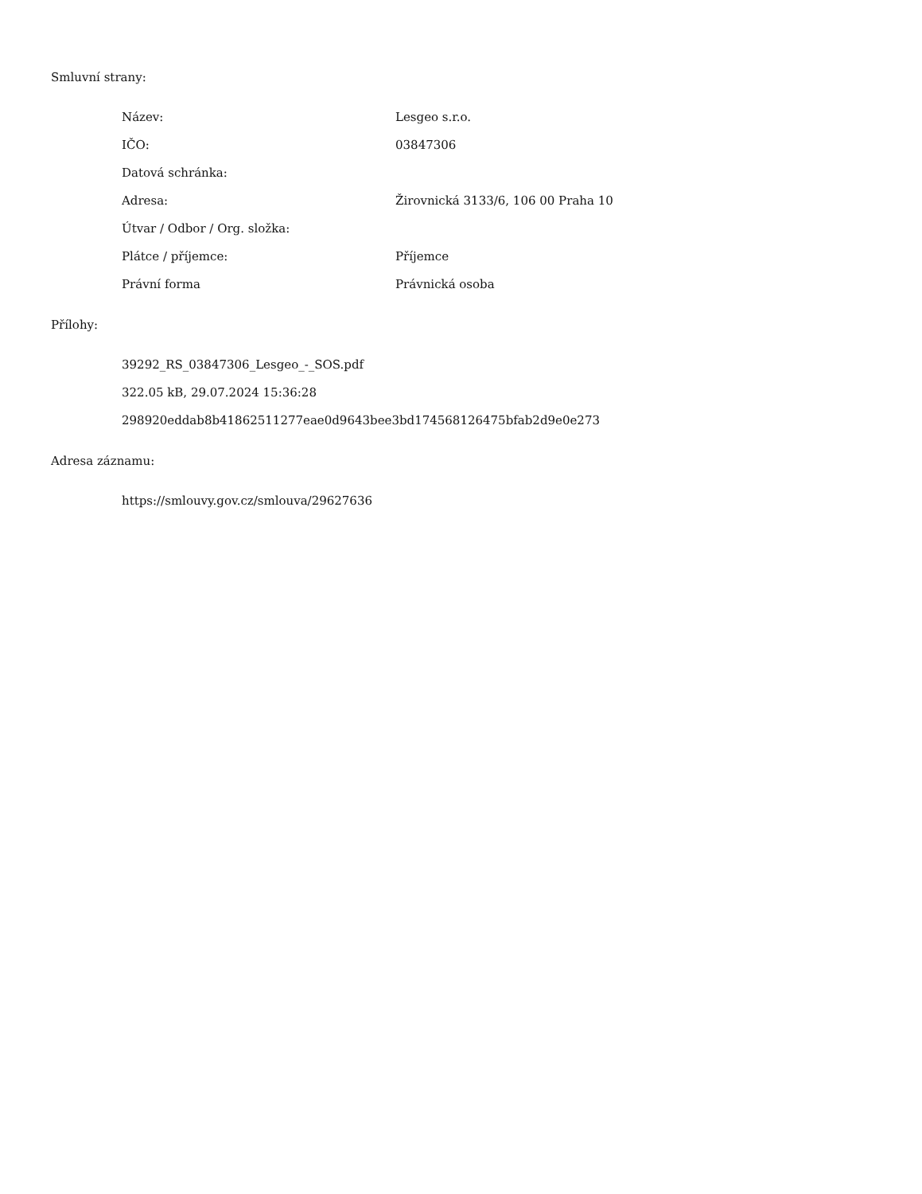Smluvní strany:
| Název: | Lesgeo s.r.o. |
| IČO: | 03847306 |
| Datová schránka: | |
| Adresa: | Žirovnická 3133/6, 106 00 Praha 10 |
| Útvar / Odbor / Org. složka: | |
| Plátce / příjemce: | Příjemce |
| Právní forma | Právnická osoba |
Přílohy:
39292_RS_03847306_Lesgeo_-_SOS.pdf
322.05 kB, 29.07.2024 15:36:28
298920eddab8b41862511277eae0d9643bee3bd174568126475bfab2d9e0e273
Adresa záznamu:
https://smlouvy.gov.cz/smlouva/29627636